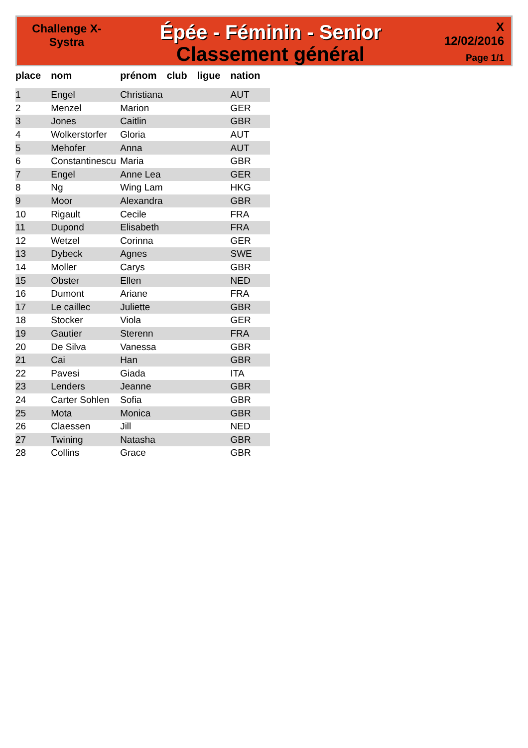Challenge X-
Systra
Épée - Féminin - Senior
Classement général
X
12/02/2016
Page 1/1
| place | nom | prénom | club | ligue | nation |
| --- | --- | --- | --- | --- | --- |
| 1 | Engel | Christiana | | | AUT |
| 2 | Menzel | Marion | | | GER |
| 3 | Jones | Caitlin | | | GBR |
| 4 | Wolkerstorfer | Gloria | | | AUT |
| 5 | Mehofer | Anna | | | AUT |
| 6 | Constantinescu | Maria | | | GBR |
| 7 | Engel | Anne Lea | | | GER |
| 8 | Ng | Wing Lam | | | HKG |
| 9 | Moor | Alexandra | | | GBR |
| 10 | Rigault | Cecile | | | FRA |
| 11 | Dupond | Elisabeth | | | FRA |
| 12 | Wetzel | Corinna | | | GER |
| 13 | Dybeck | Agnes | | | SWE |
| 14 | Moller | Carys | | | GBR |
| 15 | Obster | Ellen | | | NED |
| 16 | Dumont | Ariane | | | FRA |
| 17 | Le caillec | Juliette | | | GBR |
| 18 | Stocker | Viola | | | GER |
| 19 | Gautier | Sterenn | | | FRA |
| 20 | De Silva | Vanessa | | | GBR |
| 21 | Cai | Han | | | GBR |
| 22 | Pavesi | Giada | | | ITA |
| 23 | Lenders | Jeanne | | | GBR |
| 24 | Carter Sohlen | Sofia | | | GBR |
| 25 | Mota | Monica | | | GBR |
| 26 | Claessen | Jill | | | NED |
| 27 | Twining | Natasha | | | GBR |
| 28 | Collins | Grace | | | GBR |